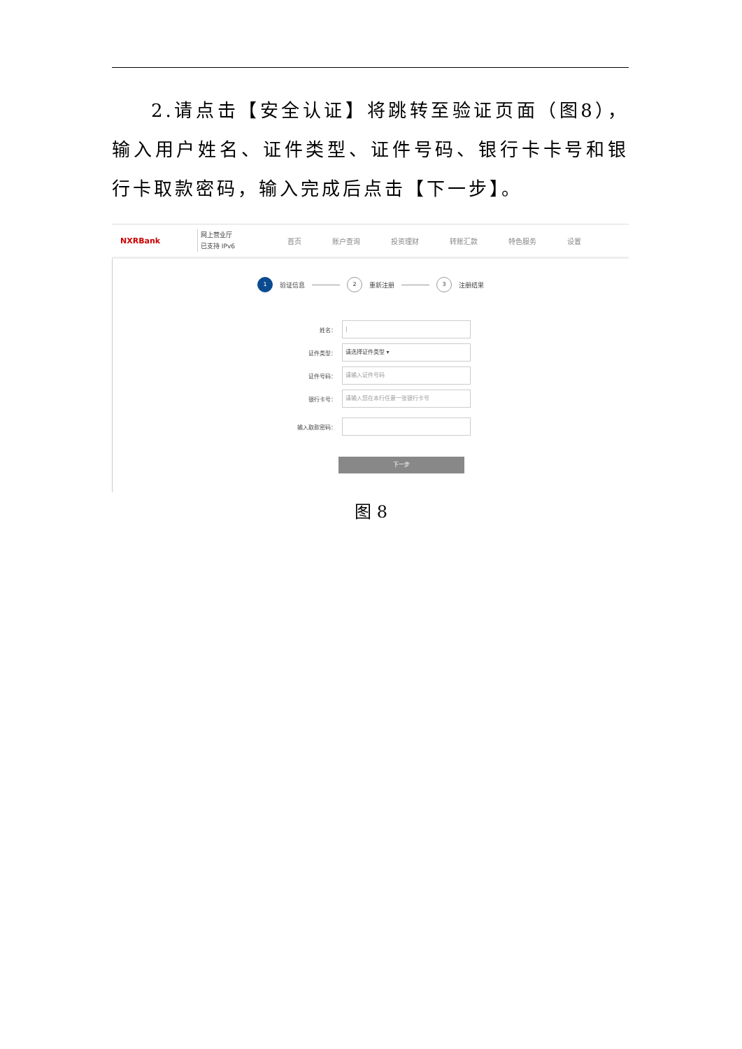2.请点击【安全认证】将跳转至验证页面（图8），输入用户姓名、证件类型、证件号码、银行卡卡号和银行卡取款密码，输入完成后点击【下一步】。
NXRBank
网上营业厅
已支持 IPv6
首页 账户查询 投资理财 转账汇款 特色服务 设置
1
验证信息
2
重新注册
3
注册结果
姓名：
|
证件类型：
请选择证件类型 ▾
证件号码：
请输入证件号码
银行卡号：
请输入您在本行任意一张银行卡号
输入取款密码：
下一步
图 8